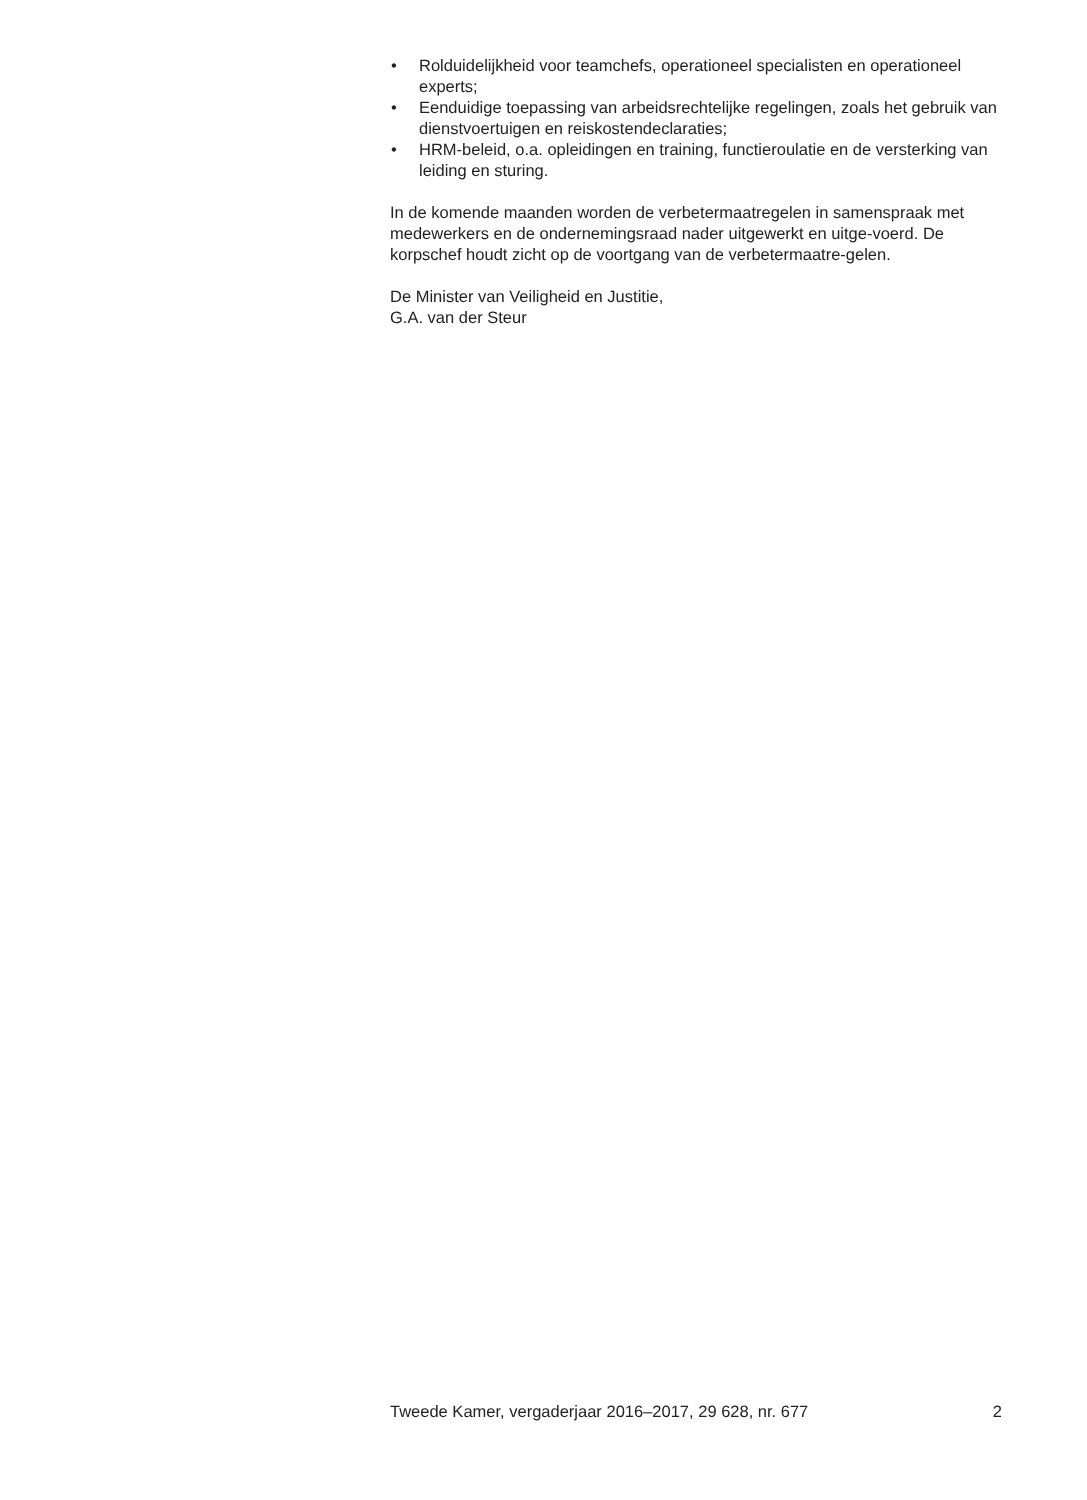• Rolduidelijkheid voor teamchefs, operationeel specialisten en operationeel experts;
• Eenduidige toepassing van arbeidsrechtelijke regelingen, zoals het gebruik van dienstvoertuigen en reiskostendeclaraties;
• HRM-beleid, o.a. opleidingen en training, functieroulatie en de versterking van leiding en sturing.
In de komende maanden worden de verbetermaatregelen in samenspraak met medewerkers en de ondernemingsraad nader uitgewerkt en uitge-voerd. De korpschef houdt zicht op de voortgang van de verbetermaatre-gelen.
De Minister van Veiligheid en Justitie,
G.A. van der Steur
Tweede Kamer, vergaderjaar 2016–2017, 29 628, nr. 677 2